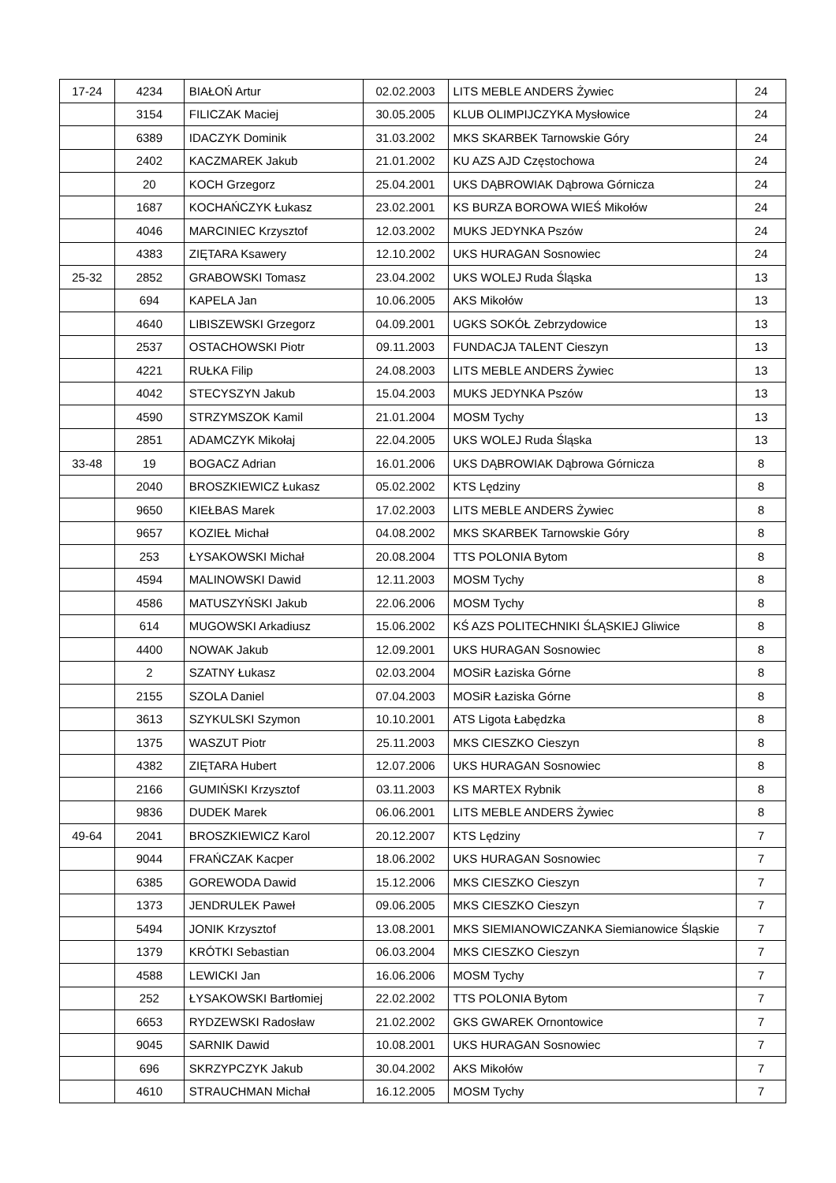| 17-24 | 4234 | BIAŁOŃ Artur | 02.02.2003 | LITS MEBLE ANDERS Żywiec | 24 |
| | 3154 | FILICZAK Maciej | 30.05.2005 | KLUB OLIMPIJCZYKA Mysłowice | 24 |
| | 6389 | IDACZYK Dominik | 31.03.2002 | MKS SKARBEK Tarnowskie Góry | 24 |
| | 2402 | KACZMAREK Jakub | 21.01.2002 | KU AZS AJD Częstochowa | 24 |
| | 20 | KOCH Grzegorz | 25.04.2001 | UKS DĄBROWIAK Dąbrowa Górnicza | 24 |
| | 1687 | KOCHAŃCZYK Łukasz | 23.02.2001 | KS BURZA BOROWA WIEŚ Mikołów | 24 |
| | 4046 | MARCINIEC Krzysztof | 12.03.2002 | MUKS JEDYNKA Pszów | 24 |
| | 4383 | ZIĘTARA Ksawery | 12.10.2002 | UKS HURAGAN Sosnowiec | 24 |
| 25-32 | 2852 | GRABOWSKI Tomasz | 23.04.2002 | UKS WOLEJ Ruda Śląska | 13 |
| | 694 | KAPELA Jan | 10.06.2005 | AKS Mikołów | 13 |
| | 4640 | LIBISZEWSKI Grzegorz | 04.09.2001 | UGKS SOKÓŁ Zebrzydowice | 13 |
| | 2537 | OSTACHOWSKI Piotr | 09.11.2003 | FUNDACJA TALENT Cieszyn | 13 |
| | 4221 | RUŁKA Filip | 24.08.2003 | LITS MEBLE ANDERS Żywiec | 13 |
| | 4042 | STECYSZYN Jakub | 15.04.2003 | MUKS JEDYNKA Pszów | 13 |
| | 4590 | STRZYMSZOK Kamil | 21.01.2004 | MOSM Tychy | 13 |
| | 2851 | ADAMCZYK Mikołaj | 22.04.2005 | UKS WOLEJ Ruda Śląska | 13 |
| 33-48 | 19 | BOGACZ Adrian | 16.01.2006 | UKS DĄBROWIAK Dąbrowa Górnicza | 8 |
| | 2040 | BROSZKIEWICZ Łukasz | 05.02.2002 | KTS Lędziny | 8 |
| | 9650 | KIEŁBAS Marek | 17.02.2003 | LITS MEBLE ANDERS Żywiec | 8 |
| | 9657 | KOZIEŁ Michał | 04.08.2002 | MKS SKARBEK Tarnowskie Góry | 8 |
| | 253 | ŁYSAKOWSKI Michał | 20.08.2004 | TTS POLONIA Bytom | 8 |
| | 4594 | MALINOWSKI Dawid | 12.11.2003 | MOSM Tychy | 8 |
| | 4586 | MATUSZYŃSKI Jakub | 22.06.2006 | MOSM Tychy | 8 |
| | 614 | MUGOWSKI Arkadiusz | 15.06.2002 | KŚ AZS POLITECHNIKI ŚLĄSKIEJ Gliwice | 8 |
| | 4400 | NOWAK Jakub | 12.09.2001 | UKS HURAGAN Sosnowiec | 8 |
| | 2 | SZATNY Łukasz | 02.03.2004 | MOSiR Łaziska Górne | 8 |
| | 2155 | SZOLA Daniel | 07.04.2003 | MOSiR Łaziska Górne | 8 |
| | 3613 | SZYKULSKI Szymon | 10.10.2001 | ATS Ligota Łabędzka | 8 |
| | 1375 | WASZUT Piotr | 25.11.2003 | MKS CIESZKO Cieszyn | 8 |
| | 4382 | ZIĘTARA Hubert | 12.07.2006 | UKS HURAGAN Sosnowiec | 8 |
| | 2166 | GUMIŃSKI Krzysztof | 03.11.2003 | KS MARTEX Rybnik | 8 |
| | 9836 | DUDEK Marek | 06.06.2001 | LITS MEBLE ANDERS Żywiec | 8 |
| 49-64 | 2041 | BROSZKIEWICZ Karol | 20.12.2007 | KTS Lędziny | 7 |
| | 9044 | FRAŃCZAK Kacper | 18.06.2002 | UKS HURAGAN Sosnowiec | 7 |
| | 6385 | GOREWODA Dawid | 15.12.2006 | MKS CIESZKO Cieszyn | 7 |
| | 1373 | JENDRULEK Paweł | 09.06.2005 | MKS CIESZKO Cieszyn | 7 |
| | 5494 | JONIK Krzysztof | 13.08.2001 | MKS SIEMIANOWICZANKA Siemianowice Śląskie | 7 |
| | 1379 | KRÓTKI Sebastian | 06.03.2004 | MKS CIESZKO Cieszyn | 7 |
| | 4588 | LEWICKI Jan | 16.06.2006 | MOSM Tychy | 7 |
| | 252 | ŁYSAKOWSKI Bartłomiej | 22.02.2002 | TTS POLONIA Bytom | 7 |
| | 6653 | RYDZEWSKI Radosław | 21.02.2002 | GKS GWAREK Ornontowice | 7 |
| | 9045 | SARNIK Dawid | 10.08.2001 | UKS HURAGAN Sosnowiec | 7 |
| | 696 | SKRZYPCZYK Jakub | 30.04.2002 | AKS Mikołów | 7 |
| | 4610 | STRAUCHMAN Michał | 16.12.2005 | MOSM Tychy | 7 |